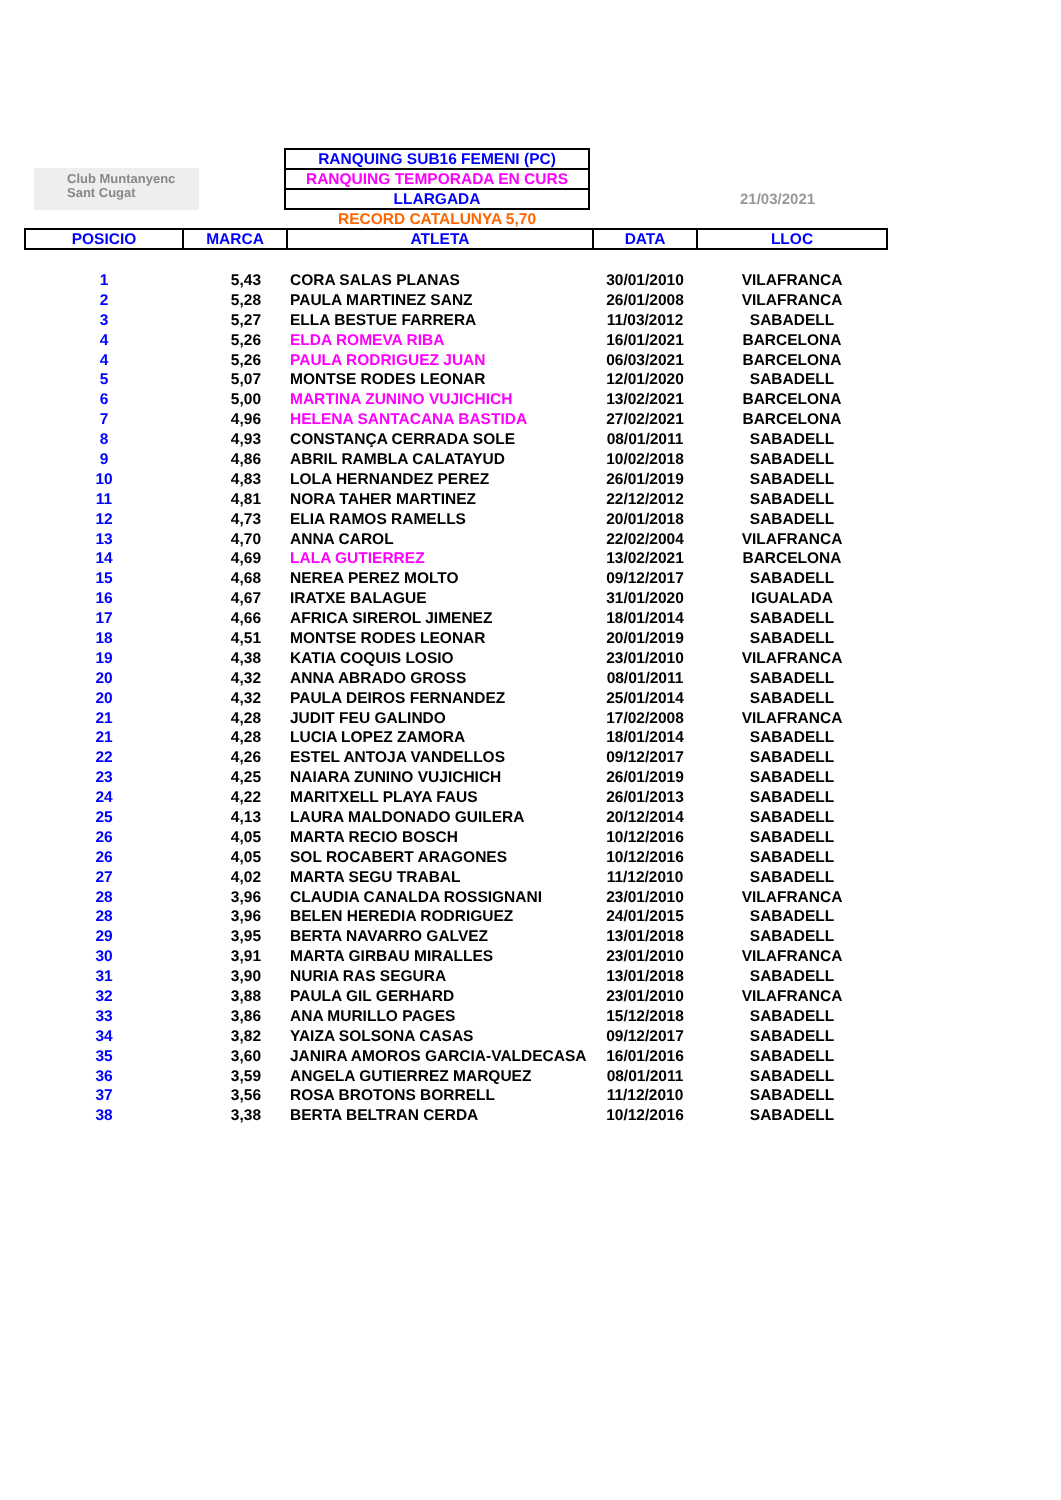Club Muntanyenc Sant Cugat
21/03/2021
RANQUING SUB16 FEMENI (PC)
RANQUING TEMPORADA EN CURS
LLARGADA
RECORD CATALUNYA 5,70
| POSICIO | MARCA | ATLETA | DATA | LLOC |
| --- | --- | --- | --- | --- |
| 1 | 5,43 | CORA SALAS PLANAS | 30/01/2010 | VILAFRANCA |
| 2 | 5,28 | PAULA MARTINEZ SANZ | 26/01/2008 | VILAFRANCA |
| 3 | 5,27 | ELLA BESTUE FARRERA | 11/03/2012 | SABADELL |
| 4 | 5,26 | ELDA ROMEVA RIBA | 16/01/2021 | BARCELONA |
| 4 | 5,26 | PAULA RODRIGUEZ JUAN | 06/03/2021 | BARCELONA |
| 5 | 5,07 | MONTSE RODES LEONAR | 12/01/2020 | SABADELL |
| 6 | 5,00 | MARTINA ZUNINO VUJICHICH | 13/02/2021 | BARCELONA |
| 7 | 4,96 | HELENA SANTACANA BASTIDA | 27/02/2021 | BARCELONA |
| 8 | 4,93 | CONSTANÇA CERRADA SOLE | 08/01/2011 | SABADELL |
| 9 | 4,86 | ABRIL RAMBLA CALATAYUD | 10/02/2018 | SABADELL |
| 10 | 4,83 | LOLA HERNANDEZ PEREZ | 26/01/2019 | SABADELL |
| 11 | 4,81 | NORA TAHER MARTINEZ | 22/12/2012 | SABADELL |
| 12 | 4,73 | ELIA RAMOS RAMELLS | 20/01/2018 | SABADELL |
| 13 | 4,70 | ANNA CAROL | 22/02/2004 | VILAFRANCA |
| 14 | 4,69 | LALA GUTIERREZ | 13/02/2021 | BARCELONA |
| 15 | 4,68 | NEREA PEREZ MOLTO | 09/12/2017 | SABADELL |
| 16 | 4,67 | IRATXE BALAGUE | 31/01/2020 | IGUALADA |
| 17 | 4,66 | AFRICA SIREROL JIMENEZ | 18/01/2014 | SABADELL |
| 18 | 4,51 | MONTSE RODES LEONAR | 20/01/2019 | SABADELL |
| 19 | 4,38 | KATIA COQUIS LOSIO | 23/01/2010 | VILAFRANCA |
| 20 | 4,32 | ANNA ABRADO GROSS | 08/01/2011 | SABADELL |
| 20 | 4,32 | PAULA DEIROS FERNANDEZ | 25/01/2014 | SABADELL |
| 21 | 4,28 | JUDIT FEU GALINDO | 17/02/2008 | VILAFRANCA |
| 21 | 4,28 | LUCIA LOPEZ ZAMORA | 18/01/2014 | SABADELL |
| 22 | 4,26 | ESTEL ANTOJA VANDELLOS | 09/12/2017 | SABADELL |
| 23 | 4,25 | NAIARA ZUNINO VUJICHICH | 26/01/2019 | SABADELL |
| 24 | 4,22 | MARITXELL PLAYA FAUS | 26/01/2013 | SABADELL |
| 25 | 4,13 | LAURA MALDONADO GUILERA | 20/12/2014 | SABADELL |
| 26 | 4,05 | MARTA RECIO BOSCH | 10/12/2016 | SABADELL |
| 26 | 4,05 | SOL ROCABERT ARAGONES | 10/12/2016 | SABADELL |
| 27 | 4,02 | MARTA SEGU TRABAL | 11/12/2010 | SABADELL |
| 28 | 3,96 | CLAUDIA CANALDA ROSSIGNANI | 23/01/2010 | VILAFRANCA |
| 28 | 3,96 | BELEN HEREDIA RODRIGUEZ | 24/01/2015 | SABADELL |
| 29 | 3,95 | BERTA NAVARRO GALVEZ | 13/01/2018 | SABADELL |
| 30 | 3,91 | MARTA GIRBAU MIRALLES | 23/01/2010 | VILAFRANCA |
| 31 | 3,90 | NURIA RAS SEGURA | 13/01/2018 | SABADELL |
| 32 | 3,88 | PAULA GIL GERHARD | 23/01/2010 | VILAFRANCA |
| 33 | 3,86 | ANA MURILLO PAGES | 15/12/2018 | SABADELL |
| 34 | 3,82 | YAIZA SOLSONA CASAS | 09/12/2017 | SABADELL |
| 35 | 3,60 | JANIRA AMOROS GARCIA-VALDECASA | 16/01/2016 | SABADELL |
| 36 | 3,59 | ANGELA GUTIERREZ MARQUEZ | 08/01/2011 | SABADELL |
| 37 | 3,56 | ROSA BROTONS BORRELL | 11/12/2010 | SABADELL |
| 38 | 3,38 | BERTA BELTRAN CERDA | 10/12/2016 | SABADELL |